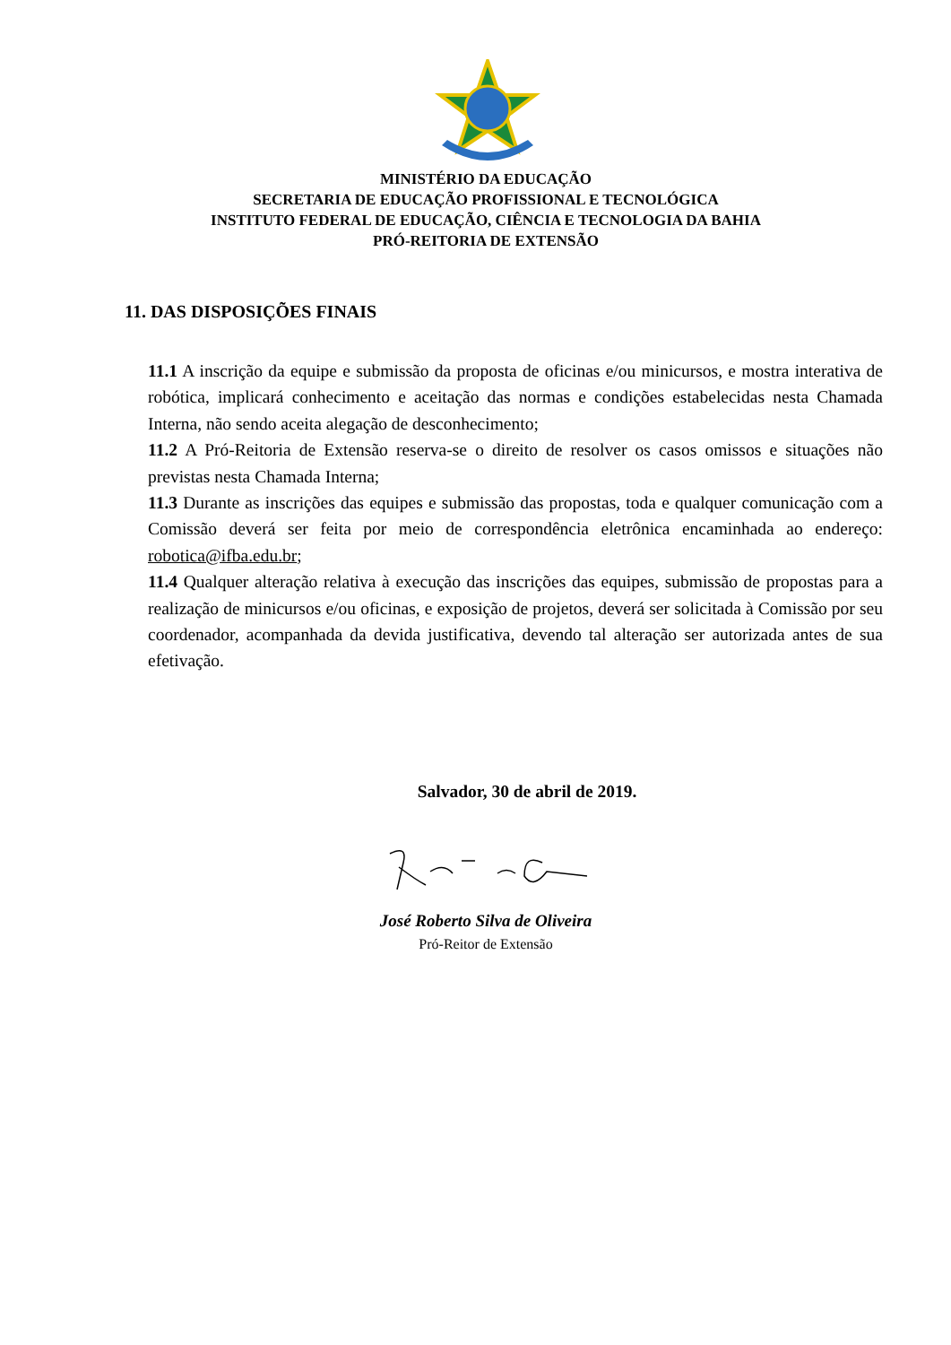MINISTÉRIO DA EDUCAÇÃO
SECRETARIA DE EDUCAÇÃO PROFISSIONAL E TECNOLÓGICA
INSTITUTO FEDERAL DE EDUCAÇÃO, CIÊNCIA E TECNOLOGIA DA BAHIA
PRÓ-REITORIA DE EXTENSÃO
11. DAS DISPOSIÇÕES FINAIS
11.1 A inscrição da equipe e submissão da proposta de oficinas e/ou minicursos, e mostra interativa de robótica, implicará conhecimento e aceitação das normas e condições estabelecidas nesta Chamada Interna, não sendo aceita alegação de desconhecimento;
11.2 A Pró-Reitoria de Extensão reserva-se o direito de resolver os casos omissos e situações não previstas nesta Chamada Interna;
11.3 Durante as inscrições das equipes e submissão das propostas, toda e qualquer comunicação com a Comissão deverá ser feita por meio de correspondência eletrônica encaminhada ao endereço: robotica@ifba.edu.br;
11.4 Qualquer alteração relativa à execução das inscrições das equipes, submissão de propostas para a realização de minicursos e/ou oficinas, e exposição de projetos, deverá ser solicitada à Comissão por seu coordenador, acompanhada da devida justificativa, devendo tal alteração ser autorizada antes de sua efetivação.
Salvador, 30 de abril de 2019.
José Roberto Silva de Oliveira
Pró-Reitor de Extensão